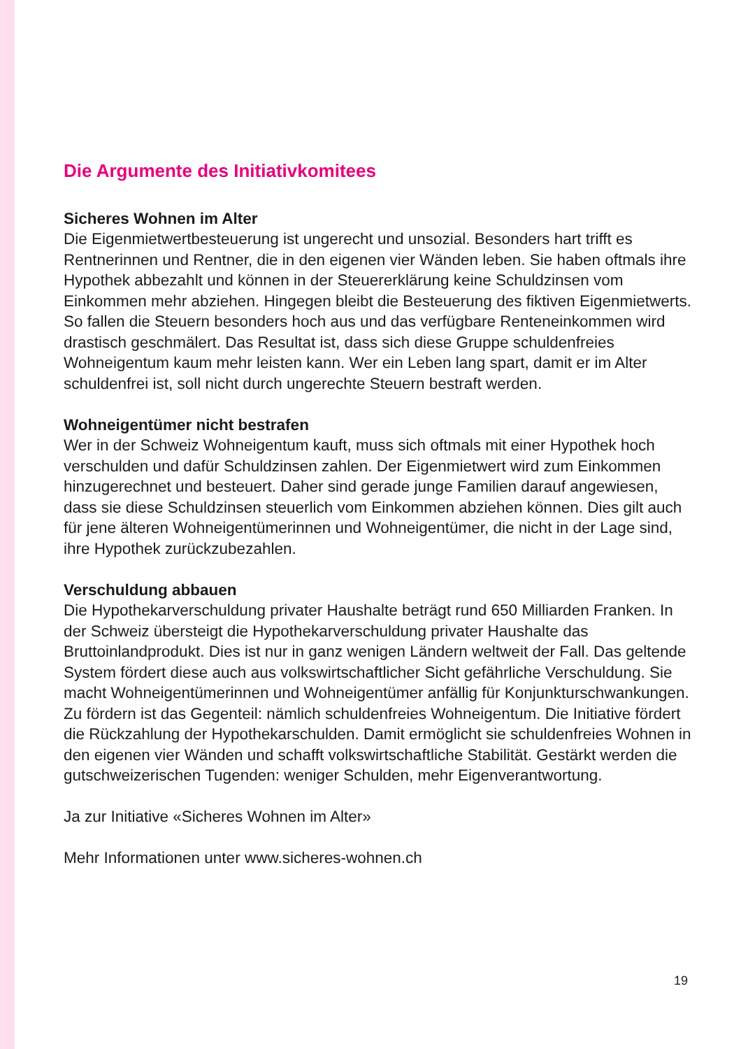Die Argumente des Initiativkomitees
Sicheres Wohnen im Alter
Die Eigenmietwertbesteuerung ist ungerecht und unsozial. Besonders hart trifft es Rentnerinnen und Rentner, die in den eigenen vier Wänden leben. Sie haben oftmals ihre Hypothek abbezahlt und können in der Steuererklärung keine Schuldzinsen vom Einkommen mehr abziehen. Hingegen bleibt die Besteuerung des fiktiven Eigenmietwerts. So fallen die Steuern besonders hoch aus und das verfügbare Renteneinkommen wird drastisch geschmälert. Das Resultat ist, dass sich diese Gruppe schuldenfreies Wohneigentum kaum mehr leisten kann. Wer ein Leben lang spart, damit er im Alter schuldenfrei ist, soll nicht durch ungerechte Steuern bestraft werden.
Wohneigentümer nicht bestrafen
Wer in der Schweiz Wohneigentum kauft, muss sich oftmals mit einer Hypothek hoch verschulden und dafür Schuldzinsen zahlen. Der Eigenmietwert wird zum Einkommen hinzugerechnet und besteuert. Daher sind gerade junge Familien darauf angewiesen, dass sie diese Schuldzinsen steuerlich vom Einkommen abziehen können. Dies gilt auch für jene älteren Wohneigentümerinnen und Wohneigentümer, die nicht in der Lage sind, ihre Hypothek zurückzubezahlen.
Verschuldung abbauen
Die Hypothekarverschuldung privater Haushalte beträgt rund 650 Milliarden Franken. In der Schweiz übersteigt die Hypothekarverschuldung privater Haushalte das Bruttoinlandprodukt. Dies ist nur in ganz wenigen Ländern weltweit der Fall. Das geltende System fördert diese auch aus volkswirtschaftlicher Sicht gefährliche Verschuldung. Sie macht Wohneigentümerinnen und Wohneigentümer anfällig für Konjunkturschwankungen. Zu fördern ist das Gegenteil: nämlich schuldenfreies Wohneigentum. Die Initiative fördert die Rückzahlung der Hypothekarschulden. Damit ermöglicht sie schuldenfreies Wohnen in den eigenen vier Wänden und schafft volkswirtschaftliche Stabilität. Gestärkt werden die gutschweizerischen Tugenden: weniger Schulden, mehr Eigenverantwortung.
Ja zur Initiative «Sicheres Wohnen im Alter»
Mehr Informationen unter www.sicheres-wohnen.ch
19